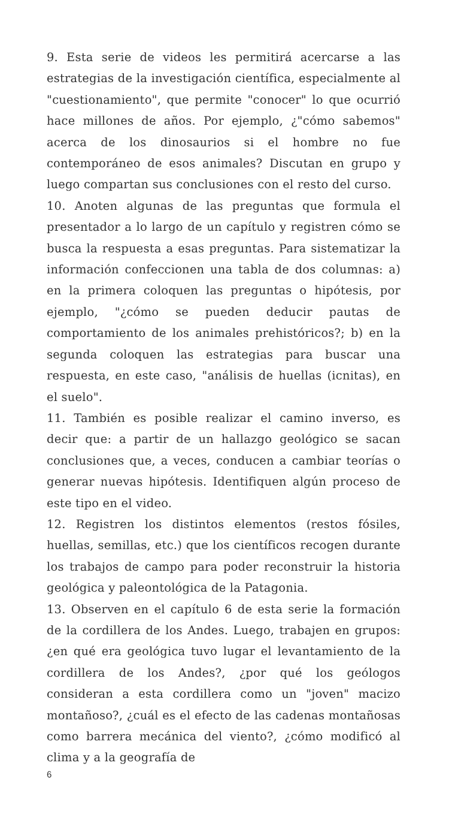9. Esta serie de videos les permitirá acercarse a las estrategias de la investigación científica, especialmente al "cuestionamiento", que permite "conocer" lo que ocurrió hace millones de años. Por ejemplo, ¿"cómo sabemos" acerca de los dinosaurios si el hombre no fue contemporáneo de esos animales? Discutan en grupo y luego compartan sus conclusiones con el resto del curso.
10. Anoten algunas de las preguntas que formula el presentador a lo largo de un capítulo y registren cómo se busca la respuesta a esas preguntas. Para sistematizar la información confeccionen una tabla de dos columnas: a) en la primera coloquen las preguntas o hipótesis, por ejemplo, "¿cómo se pueden deducir pautas de comportamiento de los animales prehistóricos?; b) en la segunda coloquen las estrategias para buscar una respuesta, en este caso, "análisis de huellas (icnitas), en el suelo".
11. También es posible realizar el camino inverso, es decir que: a partir de un hallazgo geológico se sacan conclusiones que, a veces, conducen a cambiar teorías o generar nuevas hipótesis. Identifiquen algún proceso de este tipo en el video.
12. Registren los distintos elementos (restos fósiles, huellas, semillas, etc.) que los científicos recogen durante los trabajos de campo para poder reconstruir la historia geológica y paleontológica de la Patagonia.
13. Observen en el capítulo 6 de esta serie la formación de la cordillera de los Andes. Luego, trabajen en grupos: ¿en qué era geológica tuvo lugar el levantamiento de la cordillera de los Andes?, ¿por qué los geólogos consideran a esta cordillera como un "joven" macizo montañoso?, ¿cuál es el efecto de las cadenas montañosas como barrera mecánica del viento?, ¿cómo modificó al clima y a la geografía de
6